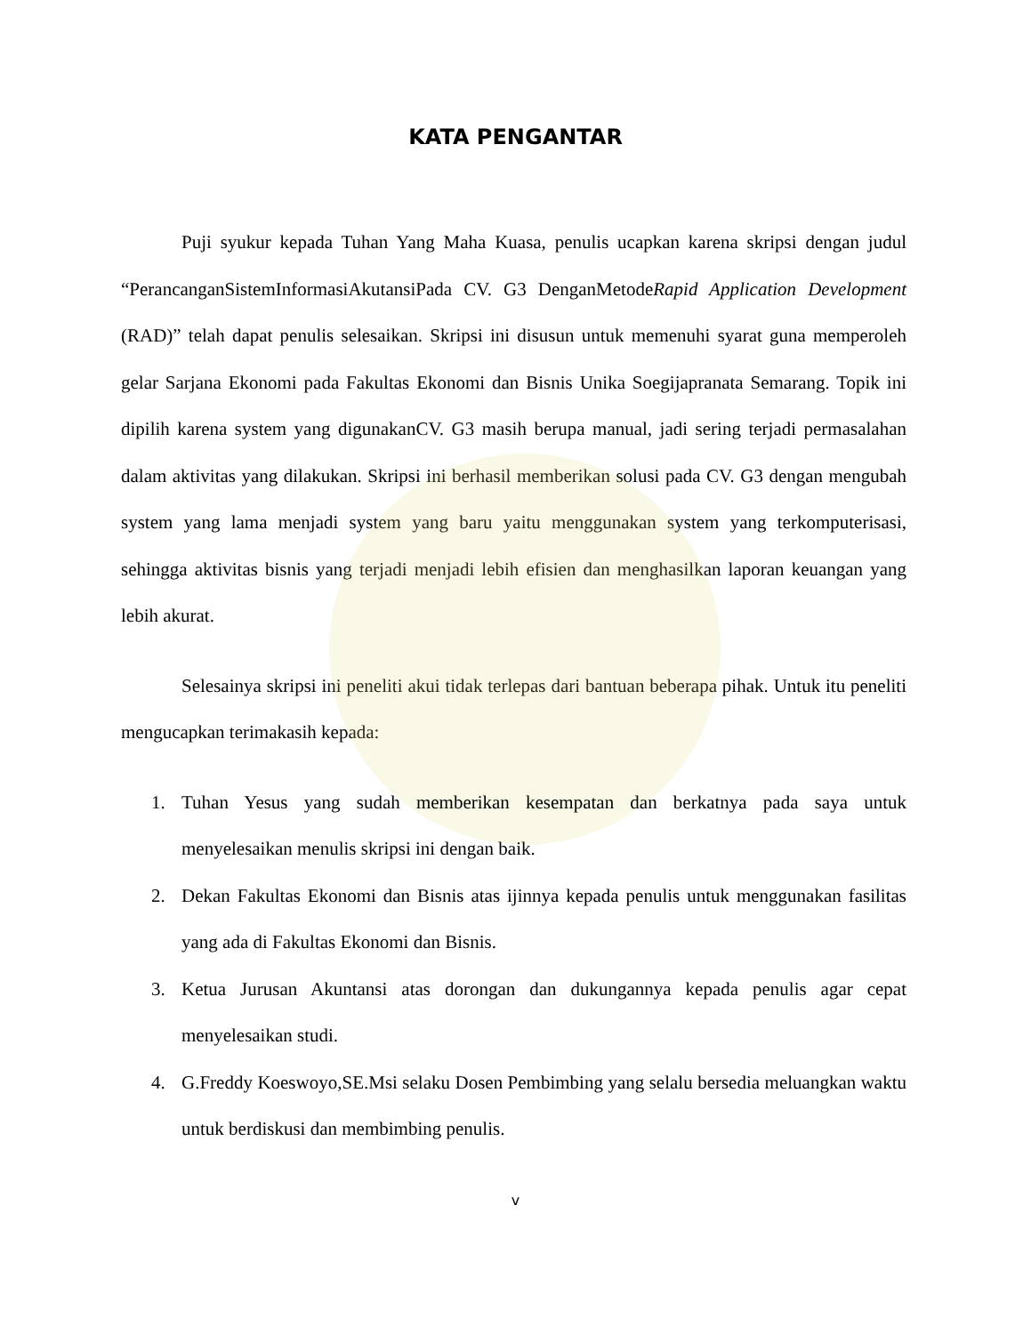KATA PENGANTAR
Puji syukur kepada Tuhan Yang Maha Kuasa, penulis ucapkan karena skripsi dengan judul “PerancanganSistemInformasiAkutansiPada CV. G3 DenganMetodeRapid Application Development (RAD)” telah dapat penulis selesaikan. Skripsi ini disusun untuk memenuhi syarat guna memperoleh gelar Sarjana Ekonomi pada Fakultas Ekonomi dan Bisnis Unika Soegijapranata Semarang. Topik ini dipilih karena system yang digunakanCV. G3 masih berupa manual, jadi sering terjadi permasalahan dalam aktivitas yang dilakukan. Skripsi ini berhasil memberikan solusi pada CV. G3 dengan mengubah system yang lama menjadi system yang baru yaitu menggunakan system yang terkomputerisasi, sehingga aktivitas bisnis yang terjadi menjadi lebih efisien dan menghasilkan laporan keuangan yang lebih akurat.
Selesainya skripsi ini peneliti akui tidak terlepas dari bantuan beberapa pihak. Untuk itu peneliti mengucapkan terimakasih kepada:
1. Tuhan Yesus yang sudah memberikan kesempatan dan berkatnya pada saya untuk menyelesaikan menulis skripsi ini dengan baik.
2. Dekan Fakultas Ekonomi dan Bisnis atas ijinnya kepada penulis untuk menggunakan fasilitas yang ada di Fakultas Ekonomi dan Bisnis.
3. Ketua Jurusan Akuntansi atas dorongan dan dukungannya kepada penulis agar cepat menyelesaikan studi.
4. G.Freddy Koeswoyo,SE.Msi selaku Dosen Pembimbing yang selalu bersedia meluangkan waktu untuk berdiskusi dan membimbing penulis.
v